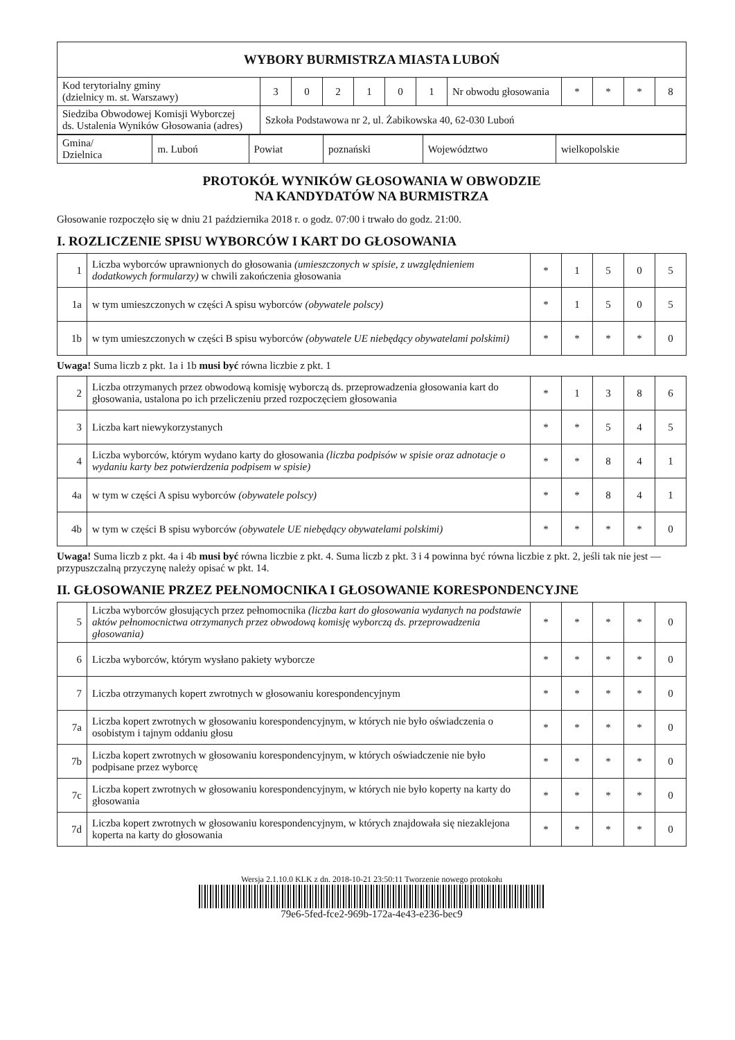| WYBORY BURMISTRZA MIASTA LUBOŃ | | | | | | | | | | | |
| --- | --- | --- | --- | --- | --- | --- | --- | --- | --- | --- | --- |
| Kod terytorialny gminy (dzielnicy m. st. Warszawy) | 3 | 0 | 2 | 1 | 0 | 1 | Nr obwodu głosowania | * | * | * | 8 |
| Siedziba Obwodowej Komisji Wyborczej ds. Ustalenia Wyników Głosowania (adres) | Szkoła Podstawowa nr 2, ul. Żabikowska 40, 62-030 Luboń | | | | | | | | | | |
| Gmina/ Dzielnica | m. Luboń | Powiat | poznański | Województwo | wielkopolskie |
PROTOKÓŁ WYNIKÓW GŁOSOWANIA W OBWODZIE
NA KANDYDATÓW NA BURMISTRZA
Głosowanie rozpoczęło się w dniu 21 października 2018 r. o godz. 07:00 i trwało do godz. 21:00.
I. ROZLICZENIE SPISU WYBORCÓW I KART DO GŁOSOWANIA
| 1 | Liczba wyborców uprawnionych do głosowania (umieszczonych w spisie, z uwzględnieniem dodatkowych formularzy) w chwili zakończenia głosowania | * | 1 | 5 | 0 | 5 |
| 1a | w tym umieszczonych w części A spisu wyborców (obywatele polscy) | * | 1 | 5 | 0 | 5 |
| 1b | w tym umieszczonych w części B spisu wyborców (obywatele UE niebędący obywatelami polskimi) | * | * | * | * | 0 |
Uwaga! Suma liczb z pkt. 1a i 1b musi być równa liczbie z pkt. 1
| 2 | Liczba otrzymanych przez obwodową komisję wyborczą ds. przeprowadzenia głosowania kart do głosowania, ustalona po ich przeliczeniu przed rozpoczęciem głosowania | * | 1 | 3 | 8 | 6 |
| 3 | Liczba kart niewykorzystanych | * | * | 5 | 4 | 5 |
| 4 | Liczba wyborców, którym wydano karty do głosowania (liczba podpisów w spisie oraz adnotacje o wydaniu karty bez potwierdzenia podpisem w spisie) | * | * | 8 | 4 | 1 |
| 4a | w tym w części A spisu wyborców (obywatele polscy) | * | * | 8 | 4 | 1 |
| 4b | w tym w części B spisu wyborców (obywatele UE niebędący obywatelami polskimi) | * | * | * | * | 0 |
Uwaga! Suma liczb z pkt. 4a i 4b musi być równa liczbie z pkt. 4. Suma liczb z pkt. 3 i 4 powinna być równa liczbie z pkt. 2, jeśli tak nie jest — przypuszczalną przyczynę należy opisać w pkt. 14.
II. GŁOSOWANIE PRZEZ PEŁNOMOCNIKA I GŁOSOWANIE KORESPONDENCYJNE
| 5 | Liczba wyborców głosujących przez pełnomocnika (liczba kart do głosowania wydanych na podstawie aktów pełnomocnictwa otrzymanych przez obwodową komisję wyborczą ds. przeprowadzenia głosowania) | * | * | * | * | 0 |
| 6 | Liczba wyborców, którym wysłano pakiety wyborcze | * | * | * | * | 0 |
| 7 | Liczba otrzymanych kopert zwrotnych w głosowaniu korespondencyjnym | * | * | * | * | 0 |
| 7a | Liczba kopert zwrotnych w głosowaniu korespondencyjnym, w których nie było oświadczenia o osobistym i tajnym oddaniu głosu | * | * | * | * | 0 |
| 7b | Liczba kopert zwrotnych w głosowaniu korespondencyjnym, w których oświadczenie nie było podpisane przez wyborcę | * | * | * | * | 0 |
| 7c | Liczba kopert zwrotnych w głosowaniu korespondencyjnym, w których nie było koperty na karty do głosowania | * | * | * | * | 0 |
| 7d | Liczba kopert zwrotnych w głosowaniu korespondencyjnym, w których znajdowała się niezaklejona koperta na karty do głosowania | * | * | * | * | 0 |
Wersja 2.1.10.0 KLK z dn. 2018-10-21 23:50:11 Tworzenie nowego protokołu
79e6-5fed-fce2-969b-172a-4e43-e236-bec9